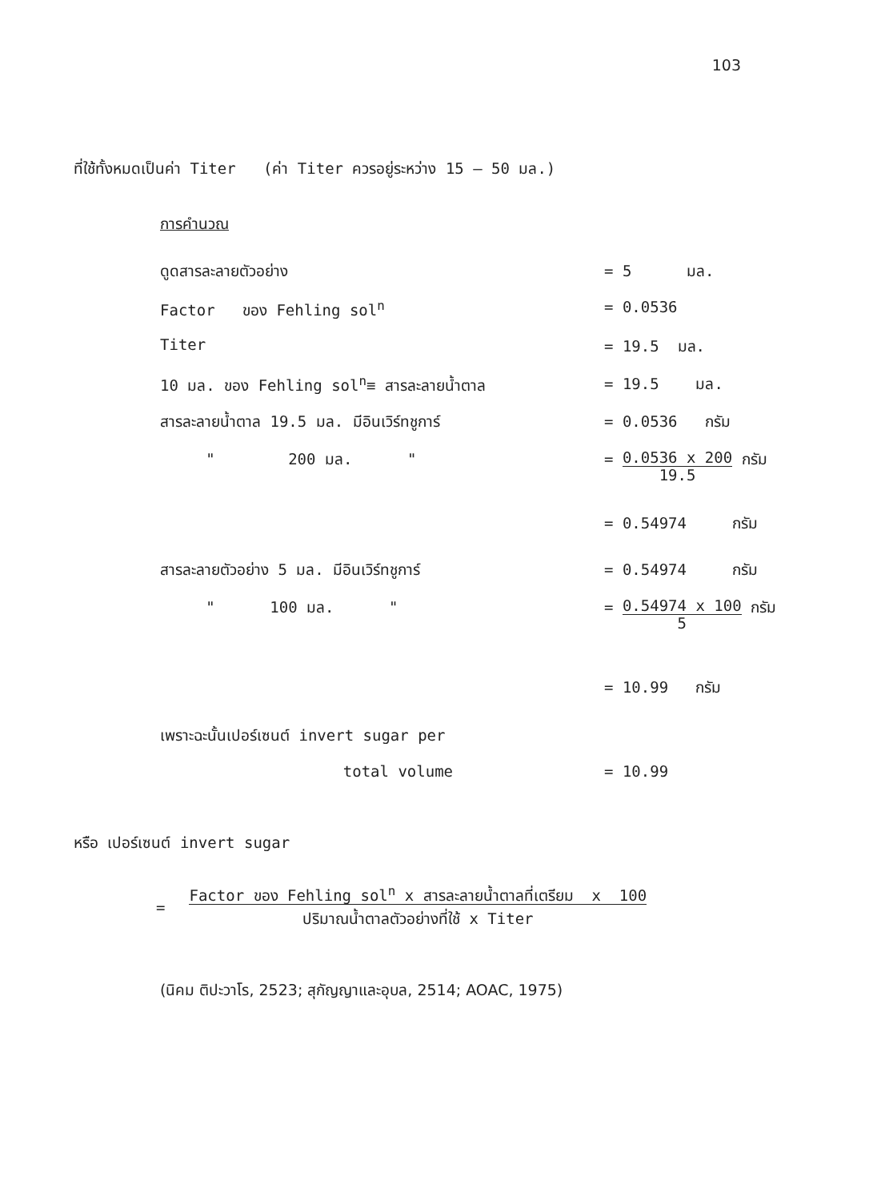103
ที่ใช้ทั้งหมดเป็นค่า Titer (ค่า Titer ควรอยู่ระหว่าง 15 – 50 มล.)
การคำนวณ
| ดูดสารละลายตัวอย่าง | = 5 มล. |
| Factor ของ Fehling sol<sup>n</sup> | = 0.0536 |
| Titer | = 19.5 มล. |
| 10 มล. ของ Fehling sol<sup>n</sup>≡ สารละลายน้ำตาล | = 19.5 มล. |
| สารละลายน้ำตาล 19.5 มล. มีอินเวิร์ทชูการ์ | = 0.0536 กรัม |
| " 200 มล. " | = 0.0536 x 200 19.5 กรัม |
| | = 0.54974 กรัม |
| สารละลายตัวอย่าง 5 มล. มีอินเวิร์ทชูการ์ | = 0.54974 กรัม |
| " 100 มล. " | = 0.54974 x 100 5 กรัม |
| | = 10.99 กรัม |
| เพราะฉะนั้นเปอร์เซนต์ invert sugar per | |
| total volume | = 10.99 |
หรือ เปอร์เซนต์ invert sugar
= Factor ของ Fehling sol<sup>n</sup> x สารละลายน้ำตาลที่เตรียม x 100
ปริมาณน้ำตาลตัวอย่างที่ใช้ x Titer
(นิคม ติปะวาโร, 2523; สุกัญญาและอุบล, 2514; AOAC, 1975)